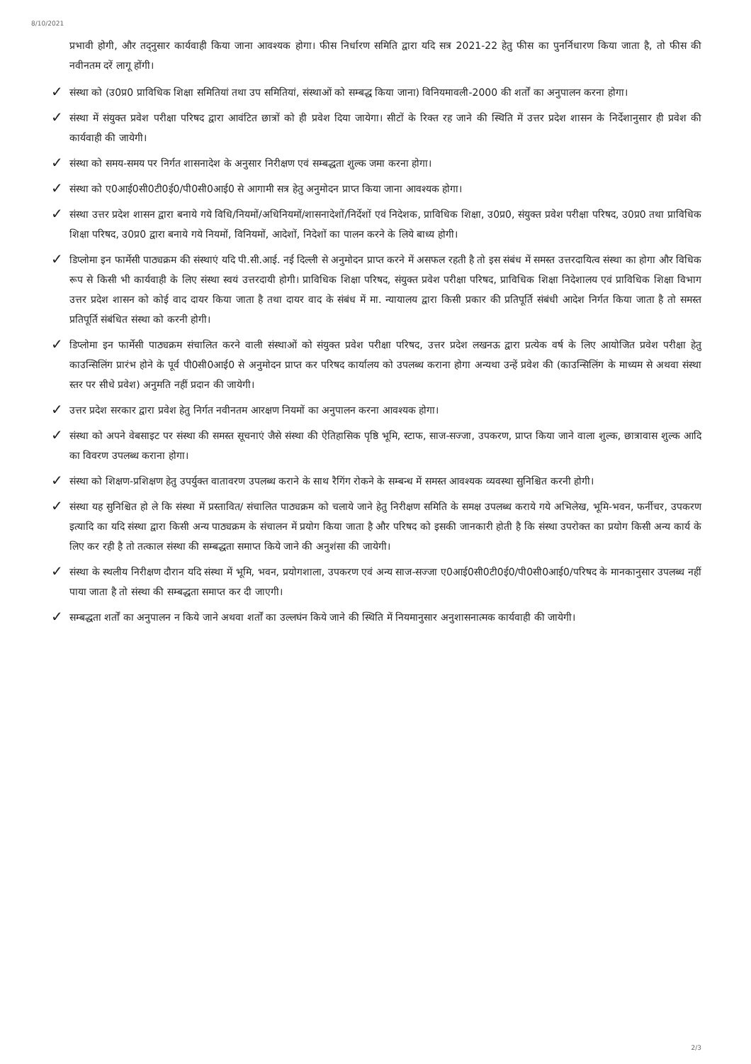8/10/2021
प्रभावी होगी, और तद्नुसार कार्यवाही किया जाना आवश्यक होगा। फीस निर्धारण समिति द्वारा यदि सत्र 2021-22 हेतु फीस का पुनर्निधारण किया जाता है, तो फीस की नवीनतम दरें लागू होंगी।
✓
संस्था को (उ0प्र0 प्राविधिक शिक्षा समितियां तथा उप समितियां, संस्थाओं को सम्बद्ध किया जाना) विनियमावली-2000 की शर्तों का अनुपालन करना होगा।
✓
संस्था में संयुक्त प्रवेश परीक्षा परिषद द्वारा आवंटित छात्रों को ही प्रवेश दिया जायेगा। सीटों के रिक्त रह जाने की स्थिति में उत्तर प्रदेश शासन के निर्देशानुसार ही प्रवेश की कार्यवाही की जायेगी।
✓
संस्था को समय-समय पर निर्गत शासनादेश के अनुसार निरीक्षण एवं सम्बद्धता शुल्क जमा करना होगा।
✓
संस्था को ए0आई0सी0टी0ई0/पी0सी0आई0 से आगामी सत्र हेतु अनुमोदन प्राप्त किया जाना आवश्यक होगा।
✓
संस्था उत्तर प्रदेश शासन द्वारा बनाये गये विधि/नियमों/अधिनियमों/शासनादेशों/निर्देशों एवं निदेशक, प्राविधिक शिक्षा, उ0प्र0, संयुक्त प्रवेश परीक्षा परिषद, उ0प्र0 तथा प्राविधिक शिक्षा परिषद, उ0प्र0 द्वारा बनाये गये नियमों, विनियमों, आदेशों, निदेशों का पालन करने के लिये बाध्य होगी।
✓
डिप्लोमा इन फार्मेसी पाठ्यक्रम की संस्थाएं यदि पी.सी.आई. नई दिल्ली से अनुमोदन प्राप्त करने में असफल रहती है तो इस संबंध में समस्त उत्तरदायित्व संस्था का होगा और विधिक रूप से किसी भी कार्यवाही के लिए संस्था स्वयं उत्तरदायी होगी। प्राविधिक शिक्षा परिषद, संयुक्त प्रवेश परीक्षा परिषद, प्राविधिक शिक्षा निदेशालय एवं प्राविधिक शिक्षा विभाग उत्तर प्रदेश शासन को कोई वाद दायर किया जाता है तथा दायर वाद के संबंध में मा. न्यायालय द्वारा किसी प्रकार की प्रतिपूर्ति संबंधी आदेश निर्गत किया जाता है तो समस्त प्रतिपूर्ति संबंधित संस्था को करनी होगी।
✓
डिप्लोमा इन फार्मेसी पाठ्यक्रम संचालित करने वाली संस्थाओं को संयुक्त प्रवेश परीक्षा परिषद, उत्तर प्रदेश लखनऊ द्वारा प्रत्येक वर्ष के लिए आयोजित प्रवेश परीक्षा हेतु काउन्सिलिंग प्रारंभ होने के पूर्व पी0सी0आई0 से अनुमोदन प्राप्त कर परिषद कार्यालय को उपलब्ध कराना होगा अन्यथा उन्हें प्रवेश की (काउन्सिलिंग के माध्यम से अथवा संस्था स्तर पर सीधे प्रवेश) अनुमति नहीं प्रदान की जायेगी।
✓
उत्तर प्रदेश सरकार द्वारा प्रवेश हेतु निर्गत नवीनतम आरक्षण नियमों का अनुपालन करना आवश्यक होगा।
✓
संस्था को अपने वेबसाइट पर संस्था की समस्त सूचनाएं जैसे संस्था की ऐतिहासिक पृष्ठि भूमि, स्टाफ, साज-सज्जा, उपकरण, प्राप्त किया जाने वाला शुल्क, छात्रावास शुल्क आदि का विवरण उपलब्ध कराना होगा।
✓
संस्था को शिक्षण-प्रशिक्षण हेतु उपर्युक्त वातावरण उपलब्ध कराने के साथ रैगिंग रोकने के सम्बन्ध में समस्त आवश्यक व्यवस्था सुनिश्चित करनी होगी।
✓
संस्था यह सुनिश्चित हो ले कि संस्था में प्रस्तावित/ संचालित पाठ्यक्रम को चलाये जाने हेतु निरीक्षण समिति के समक्ष उपलब्ध कराये गये अभिलेख, भूमि-भवन, फर्नीचर, उपकरण इत्यादि का यदि संस्था द्वारा किसी अन्य पाठ्यक्रम के संचालन में प्रयोग किया जाता है और परिषद को इसकी जानकारी होती है कि संस्था उपरोक्त का प्रयोग किसी अन्य कार्य के लिए कर रही है तो तत्काल संस्था की सम्बद्धता समाप्त किये जाने की अनुशंसा की जायेगी।
✓
संस्था के स्थलीय निरीक्षण दौरान यदि संस्था में भूमि, भवन, प्रयोगशाला, उपकरण एवं अन्य साज-सज्जा ए0आई0सी0टी0ई0/पी0सी0आई0/परिषद के मानकानुसार उपलब्ध नहीं पाया जाता है तो संस्था की सम्बद्धता समाप्त कर दी जाएगी।
✓
सम्बद्धता शर्तों का अनुपालन न किये जाने अथवा शर्तों का उल्लघंन किये जाने की स्थिति में नियमानुसार अनुशासनात्मक कार्यवाही की जायेगी।
2/3